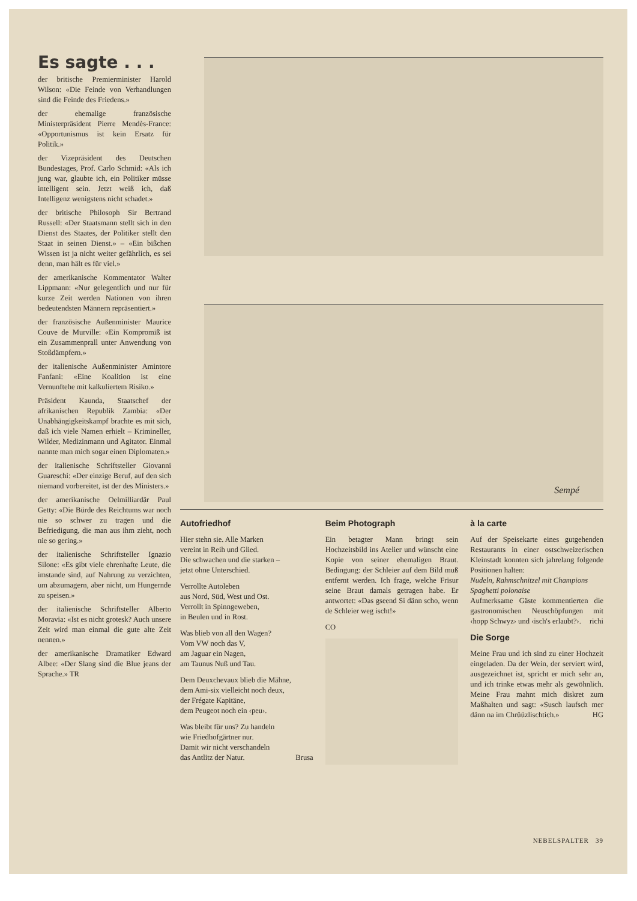Es sagte . . .
der britische Premierminister Harold Wilson: «Die Feinde von Verhandlungen sind die Feinde des Friedens.»
der ehemalige französische Ministerpräsident Pierre Mendès-France: «Opportunismus ist kein Ersatz für Politik.»
der Vizepräsident des Deutschen Bundestages, Prof. Carlo Schmid: «Als ich jung war, glaubte ich, ein Politiker müsse intelligent sein. Jetzt weiß ich, daß Intelligenz wenigstens nicht schadet.»
der britische Philosoph Sir Bertrand Russell: «Der Staatsmann stellt sich in den Dienst des Staates, der Politiker stellt den Staat in seinen Dienst.» – «Ein bißchen Wissen ist ja nicht weiter gefährlich, es sei denn, man hält es für viel.»
der amerikanische Kommentator Walter Lippmann: «Nur gelegentlich und nur für kurze Zeit werden Nationen von ihren bedeutendsten Männern repräsentiert.»
der französische Außenminister Maurice Couve de Murville: «Ein Kompromiß ist ein Zusammenprall unter Anwendung von Stoßdämpfern.»
der italienische Außenminister Amintore Fanfani: «Eine Koalition ist eine Vernunftehe mit kalkuliertem Risiko.»
Präsident Kaunda, Staatschef der afrikanischen Republik Zambia: «Der Unabhängigkeitskampf brachte es mit sich, daß ich viele Namen erhielt – Krimineller, Wilder, Medizinmann und Agitator. Einmal nannte man mich sogar einen Diplomaten.»
der italienische Schriftsteller Giovanni Guareschi: «Der einzige Beruf, auf den sich niemand vorbereitet, ist der des Ministers.»
der amerikanische Oelmilliardär Paul Getty: «Die Bürde des Reichtums war noch nie so schwer zu tragen und die Befriedigung, die man aus ihm zieht, noch nie so gering.»
der italienische Schriftsteller Ignazio Silone: «Es gibt viele ehrenhafte Leute, die imstande sind, auf Nahrung zu verzichten, um abzumagern, aber nicht, um Hungernde zu speisen.»
der italienische Schriftsteller Alberto Moravia: «Ist es nicht grotesk? Auch unsere Zeit wird man einmal die gute alte Zeit nennen.»
der amerikanische Dramatiker Edward Albee: «Der Slang sind die Blue jeans der Sprache.» TR
Sempé
Autofriedhof
Hier stehn sie. Alle Marken
vereint in Reih und Glied.
Die schwachen und die starken –
jetzt ohne Unterschied.
Verrollte Autoleben
aus Nord, Süd, West und Ost.
Verrollt in Spinngeweben,
in Beulen und in Rost.
Was blieb von all den Wagen?
Vom VW noch das V,
am Jaguar ein Nagen,
am Taunus Nuß und Tau.
Dem Deuxchevaux blieb die Mähne,
dem Ami-six vielleicht noch deux,
der Frégate Kapitäne,
dem Peugeot noch ein ‹peu›.
Was bleibt für uns? Zu handeln
wie Friedhofgärtner nur.
Damit wir nicht verschandeln
das Antlitz der Natur. Brusa
Beim Photograph
Ein betagter Mann bringt sein Hochzeitsbild ins Atelier und wünscht eine Kopie von seiner ehemaligen Braut. Bedingung: der Schleier auf dem Bild muß entfernt werden. Ich frage, welche Frisur seine Braut damals getragen habe. Er antwortet: «Das gseend Si dänn scho, wenn de Schleier weg ischt!»
CO
à la carte
Auf der Speisekarte eines gutgehenden Restaurants in einer ostschweizerischen Kleinstadt konnten sich jahrelang folgende Positionen halten:
Nudeln, Rahmschnitzel mit Champions
Spaghetti polonaise
Aufmerksame Gäste kommentierten die gastronomischen Neuschöpfungen mit ‹hopp Schwyz› und ‹isch's erlaubt?›. richi
Die Sorge
Meine Frau und ich sind zu einer Hochzeit eingeladen. Da der Wein, der serviert wird, ausgezeichnet ist, spricht er mich sehr an, und ich trinke etwas mehr als gewöhnlich. Meine Frau mahnt mich diskret zum Maßhalten und sagt: «Susch laufsch mer dänn na im Chrüüzlischtich.» HG
NEBELSPALTER 39